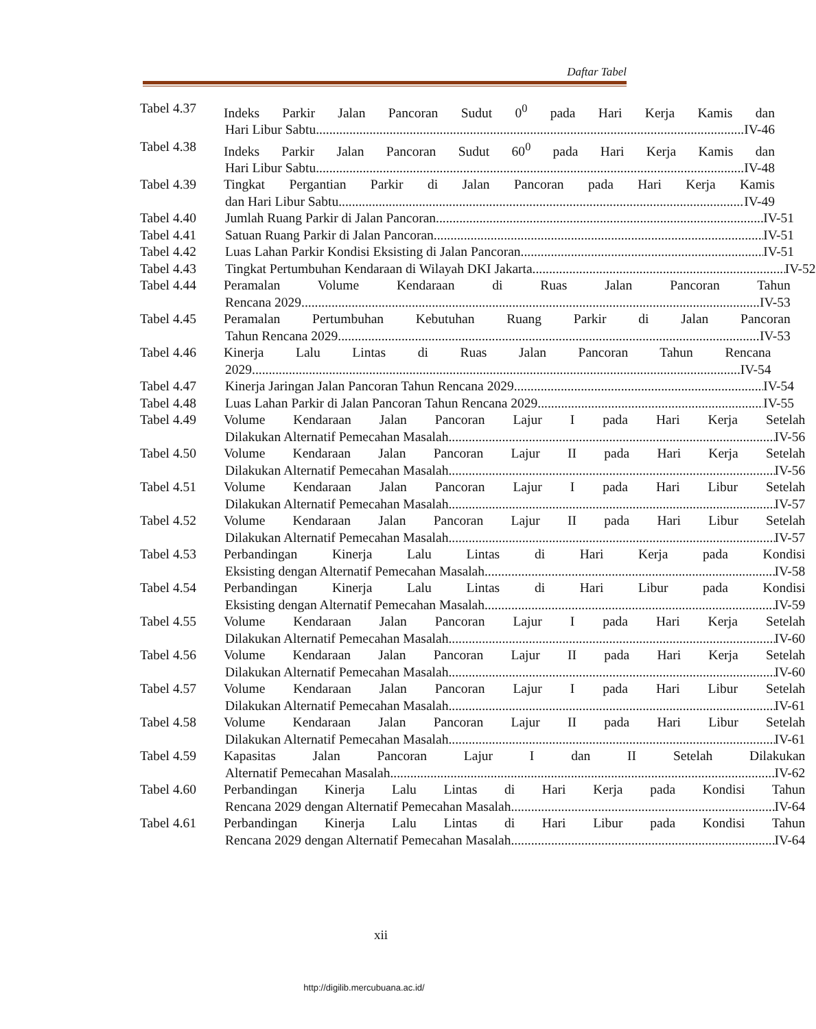Daftar Tabel
Tabel 4.37 Indeks Parkir Jalan Pancoran Sudut 0<sup>0</sup> pada Hari Kerja Kamis dan
Hari Libur Sabtu IV-46
Tabel 4.38 Indeks Parkir Jalan Pancoran Sudut 60<sup>0</sup> pada Hari Kerja Kamis dan
Hari Libur Sabtu IV-48
Tabel 4.39 Tingkat Pergantian Parkir di Jalan Pancoran pada Hari Kerja Kamis
dan Hari Libur Sabtu IV-49
Tabel 4.40 Jumlah Ruang Parkir di Jalan Pancoran IV-51
Tabel 4.41 Satuan Ruang Parkir di Jalan Pancoran IV-51
Tabel 4.42 Luas Lahan Parkir Kondisi Eksisting di Jalan Pancoran IV-51
Tabel 4.43 Tingkat Pertumbuhan Kendaraan di Wilayah DKI Jakarta IV-52
Tabel 4.44 Peramalan Volume Kendaraan di Ruas Jalan Pancoran Tahun
Rencana 2029 IV-53
Tabel 4.45 Peramalan Pertumbuhan Kebutuhan Ruang Parkir di Jalan Pancoran
Tahun Rencana 2029 IV-53
Tabel 4.46 Kinerja Lalu Lintas di Ruas Jalan Pancoran Tahun Rencana
2029 IV-54
Tabel 4.47 Kinerja Jaringan Jalan Pancoran Tahun Rencana 2029 IV-54
Tabel 4.48 Luas Lahan Parkir di Jalan Pancoran Tahun Rencana 2029 IV-55
Tabel 4.49 Volume Kendaraan Jalan Pancoran Lajur I pada Hari Kerja Setelah
Dilakukan Alternatif Pemecahan Masalah IV-56
Tabel 4.50 Volume Kendaraan Jalan Pancoran Lajur II pada Hari Kerja Setelah
Dilakukan Alternatif Pemecahan Masalah IV-56
Tabel 4.51 Volume Kendaraan Jalan Pancoran Lajur I pada Hari Libur Setelah
Dilakukan Alternatif Pemecahan Masalah IV-57
Tabel 4.52 Volume Kendaraan Jalan Pancoran Lajur II pada Hari Libur Setelah
Dilakukan Alternatif Pemecahan Masalah IV-57
Tabel 4.53 Perbandingan Kinerja Lalu Lintas di Hari Kerja pada Kondisi
Eksisting dengan Alternatif Pemecahan Masalah IV-58
Tabel 4.54 Perbandingan Kinerja Lalu Lintas di Hari Libur pada Kondisi
Eksisting dengan Alternatif Pemecahan Masalah IV-59
Tabel 4.55 Volume Kendaraan Jalan Pancoran Lajur I pada Hari Kerja Setelah
Dilakukan Alternatif Pemecahan Masalah IV-60
Tabel 4.56 Volume Kendaraan Jalan Pancoran Lajur II pada Hari Kerja Setelah
Dilakukan Alternatif Pemecahan Masalah IV-60
Tabel 4.57 Volume Kendaraan Jalan Pancoran Lajur I pada Hari Libur Setelah
Dilakukan Alternatif Pemecahan Masalah IV-61
Tabel 4.58 Volume Kendaraan Jalan Pancoran Lajur II pada Hari Libur Setelah
Dilakukan Alternatif Pemecahan Masalah IV-61
Tabel 4.59 Kapasitas Jalan Pancoran Lajur I dan II Setelah Dilakukan
Alternatif Pemecahan Masalah IV-62
Tabel 4.60 Perbandingan Kinerja Lalu Lintas di Hari Kerja pada Kondisi Tahun
Rencana 2029 dengan Alternatif Pemecahan Masalah IV-64
Tabel 4.61 Perbandingan Kinerja Lalu Lintas di Hari Libur pada Kondisi Tahun
Rencana 2029 dengan Alternatif Pemecahan Masalah IV-64
xii
http://digilib.mercubuana.ac.id/